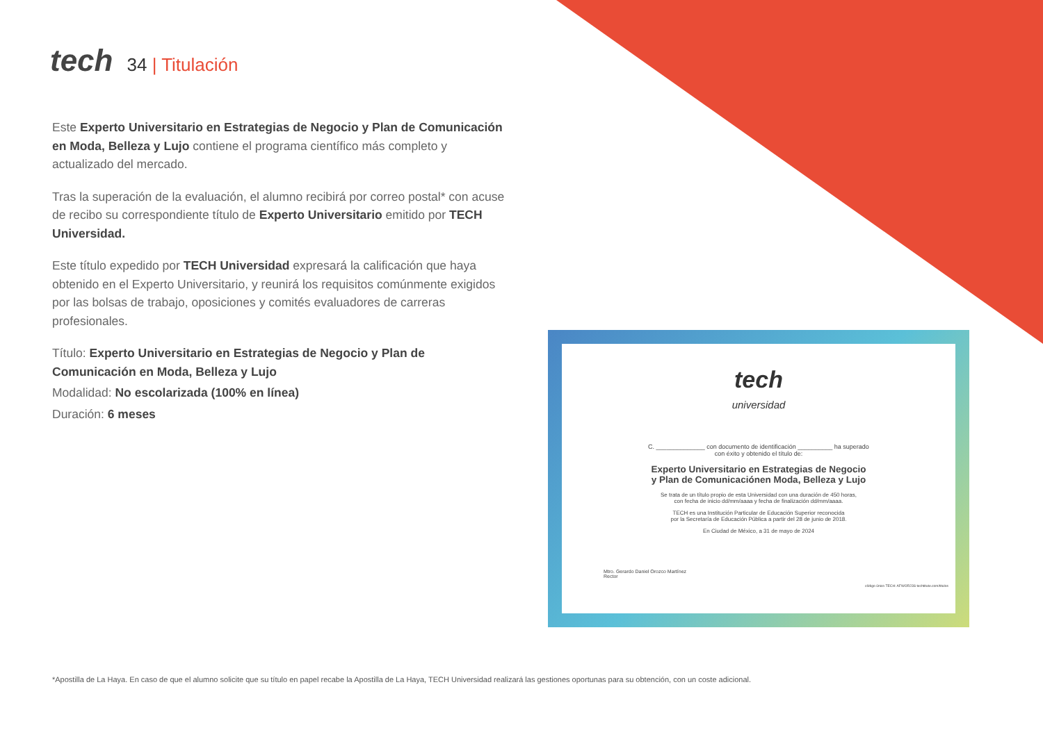tech
34 | Titulación
Este Experto Universitario en Estrategias de Negocio y Plan de Comunicación en Moda, Belleza y Lujo contiene el programa científico más completo y actualizado del mercado.
Tras la superación de la evaluación, el alumno recibirá por correo postal* con acuse de recibo su correspondiente título de Experto Universitario emitido por TECH Universidad.
Este título expedido por TECH Universidad expresará la calificación que haya obtenido en el Experto Universitario, y reunirá los requisitos comúnmente exigidos por las bolsas de trabajo, oposiciones y comités evaluadores de carreras profesionales.
Título: Experto Universitario en Estrategias de Negocio y Plan de Comunicación en Moda, Belleza y Lujo
Modalidad: No escolarizada (100% en línea)
Duración: 6 meses
tech
universidad
C. ______________ con documento de identificación __________ ha superado
con éxito y obtenido el título de:
Experto Universitario en Estrategias de Negocio
y Plan de Comunicaciónen Moda, Belleza y Lujo
Se trata de un título propio de esta Universidad con una duración de 450 horas,
con fecha de inicio dd/mm/aaaa y fecha de finalización dd/mm/aaaa.
TECH es una Institución Particular de Educación Superior reconocida
por la Secretaría de Educación Pública a partir del 28 de junio de 2018.
En Ciudad de México, a 31 de mayo de 2024
Mtro. Gerardo Daniel Orozco Martínez
Rector
código único TECH: AFWOR23S techtitute.com/titulos
*Apostilla de La Haya. En caso de que el alumno solicite que su título en papel recabe la Apostilla de La Haya, TECH Universidad realizará las gestiones oportunas para su obtención, con un coste adicional.